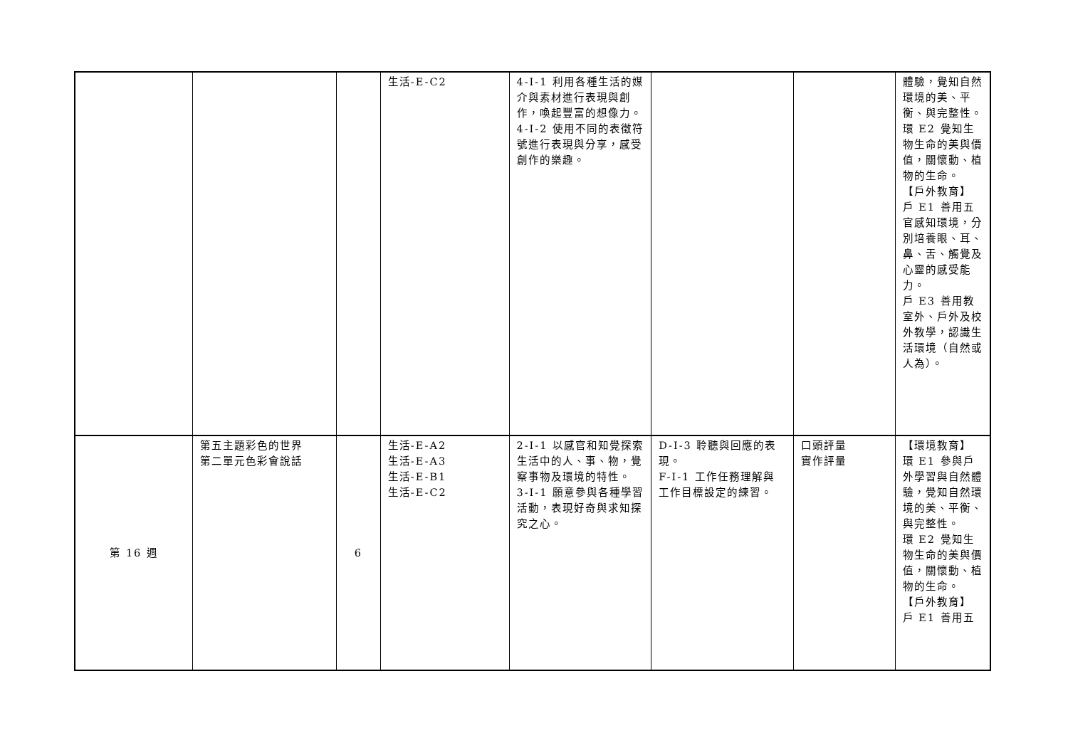| | | | 生活-E-C2 | 4-I-1 利用各種生活的媒介與素材進行表現與創作，喚起豐富的想像力。 4-I-2 使用不同的表徵符號進行表現與分享，感受創作的樂趣。 | | | 體驗，覺知自然環境的美、平衡、與完整性。 環 E2 覺知生物生命的美與價值，關懷動、植物的生命。 【戶外教育】 戶 E1 善用五官感知環境，分別培養眼、耳、鼻、舌、觸覺及心靈的感受能力。 戶 E3 善用教室外、戶外及校外教學，認識生活環境（自然或人為）。 |
| 第 16 週 | 第五主題彩色的世界 第二單元色彩會說話 | 6 | 生活-E-A2 生活-E-A3 生活-E-B1 生活-E-C2 | 2-I-1 以感官和知覺探索生活中的人、事、物，覺察事物及環境的特性。 3-I-1 願意參與各種學習活動，表現好奇與求知探究之心。 | D-I-3 聆聽與回應的表現。 F-I-1 工作任務理解與工作目標設定的練習。 | 口頭評量 實作評量 | 【環境教育】 環 E1 參與戶外學習與自然體驗，覺知自然環境的美、平衡、與完整性。 環 E2 覺知生物生命的美與價值，關懷動、植物的生命。 【戶外教育】 戶 E1 善用五 |